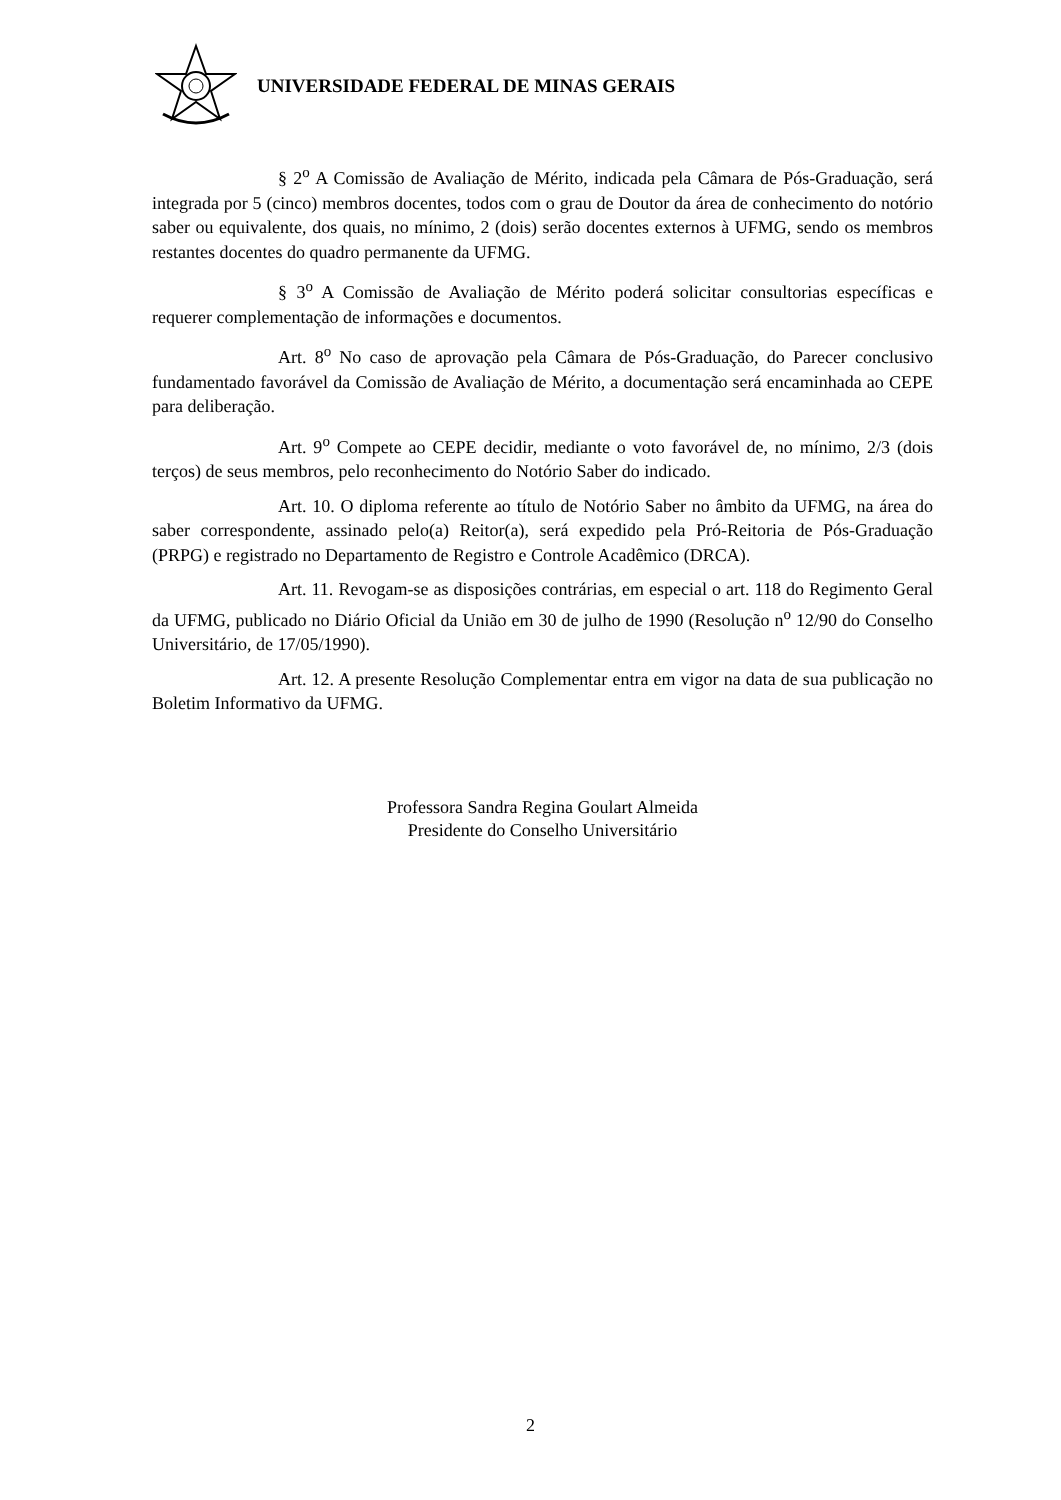UNIVERSIDADE FEDERAL DE MINAS GERAIS
§ 2<sup>o</sup> A Comissão de Avaliação de Mérito, indicada pela Câmara de Pós-Graduação, será integrada por 5 (cinco) membros docentes, todos com o grau de Doutor da área de conhecimento do notório saber ou equivalente, dos quais, no mínimo, 2 (dois) serão docentes externos à UFMG, sendo os membros restantes docentes do quadro permanente da UFMG.
§ 3<sup>o</sup> A Comissão de Avaliação de Mérito poderá solicitar consultorias específicas e requerer complementação de informações e documentos.
Art. 8<sup>o</sup> No caso de aprovação pela Câmara de Pós-Graduação, do Parecer conclusivo fundamentado favorável da Comissão de Avaliação de Mérito, a documentação será encaminhada ao CEPE para deliberação.
Art. 9<sup>o</sup> Compete ao CEPE decidir, mediante o voto favorável de, no mínimo, 2/3 (dois terços) de seus membros, pelo reconhecimento do Notório Saber do indicado.
Art. 10. O diploma referente ao título de Notório Saber no âmbito da UFMG, na área do saber correspondente, assinado pelo(a) Reitor(a), será expedido pela Pró-Reitoria de Pós-Graduação (PRPG) e registrado no Departamento de Registro e Controle Acadêmico (DRCA).
Art. 11. Revogam-se as disposições contrárias, em especial o art. 118 do Regimento Geral da UFMG, publicado no Diário Oficial da União em 30 de julho de 1990 (Resolução n<sup>o</sup> 12/90 do Conselho Universitário, de 17/05/1990).
Art. 12. A presente Resolução Complementar entra em vigor na data de sua publicação no Boletim Informativo da UFMG.
Professora Sandra Regina Goulart Almeida
Presidente do Conselho Universitário
2